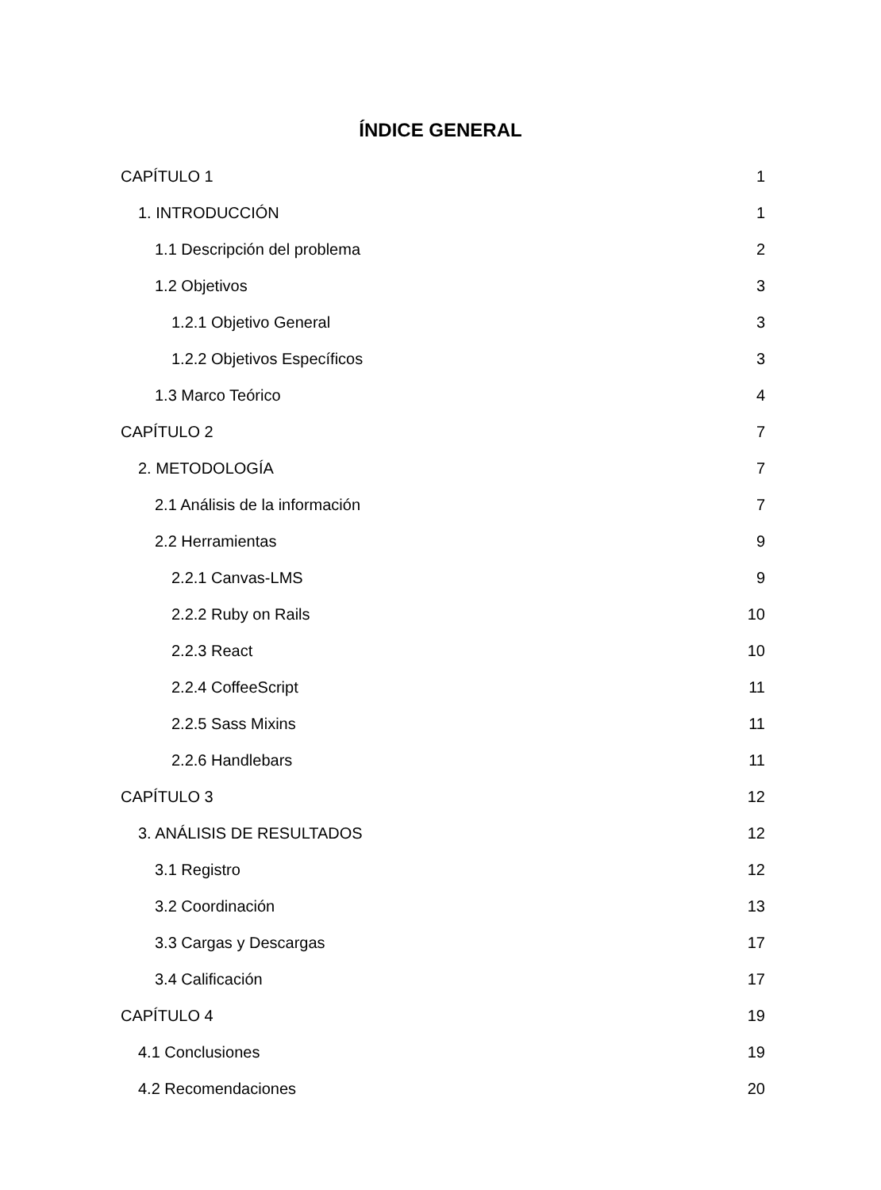ÍNDICE GENERAL
CAPÍTULO 1 1
1. INTRODUCCIÓN 1
1.1 Descripción del problema 2
1.2 Objetivos 3
1.2.1 Objetivo General 3
1.2.2 Objetivos Específicos 3
1.3 Marco Teórico 4
CAPÍTULO 2 7
2. METODOLOGÍA 7
2.1 Análisis de la información 7
2.2 Herramientas 9
2.2.1 Canvas-LMS 9
2.2.2 Ruby on Rails 10
2.2.3 React 10
2.2.4 CoffeeScript 11
2.2.5 Sass Mixins 11
2.2.6 Handlebars 11
CAPÍTULO 3 12
3. ANÁLISIS DE RESULTADOS 12
3.1 Registro 12
3.2 Coordinación 13
3.3 Cargas y Descargas 17
3.4 Calificación 17
CAPÍTULO 4 19
4.1 Conclusiones 19
4.2 Recomendaciones 20